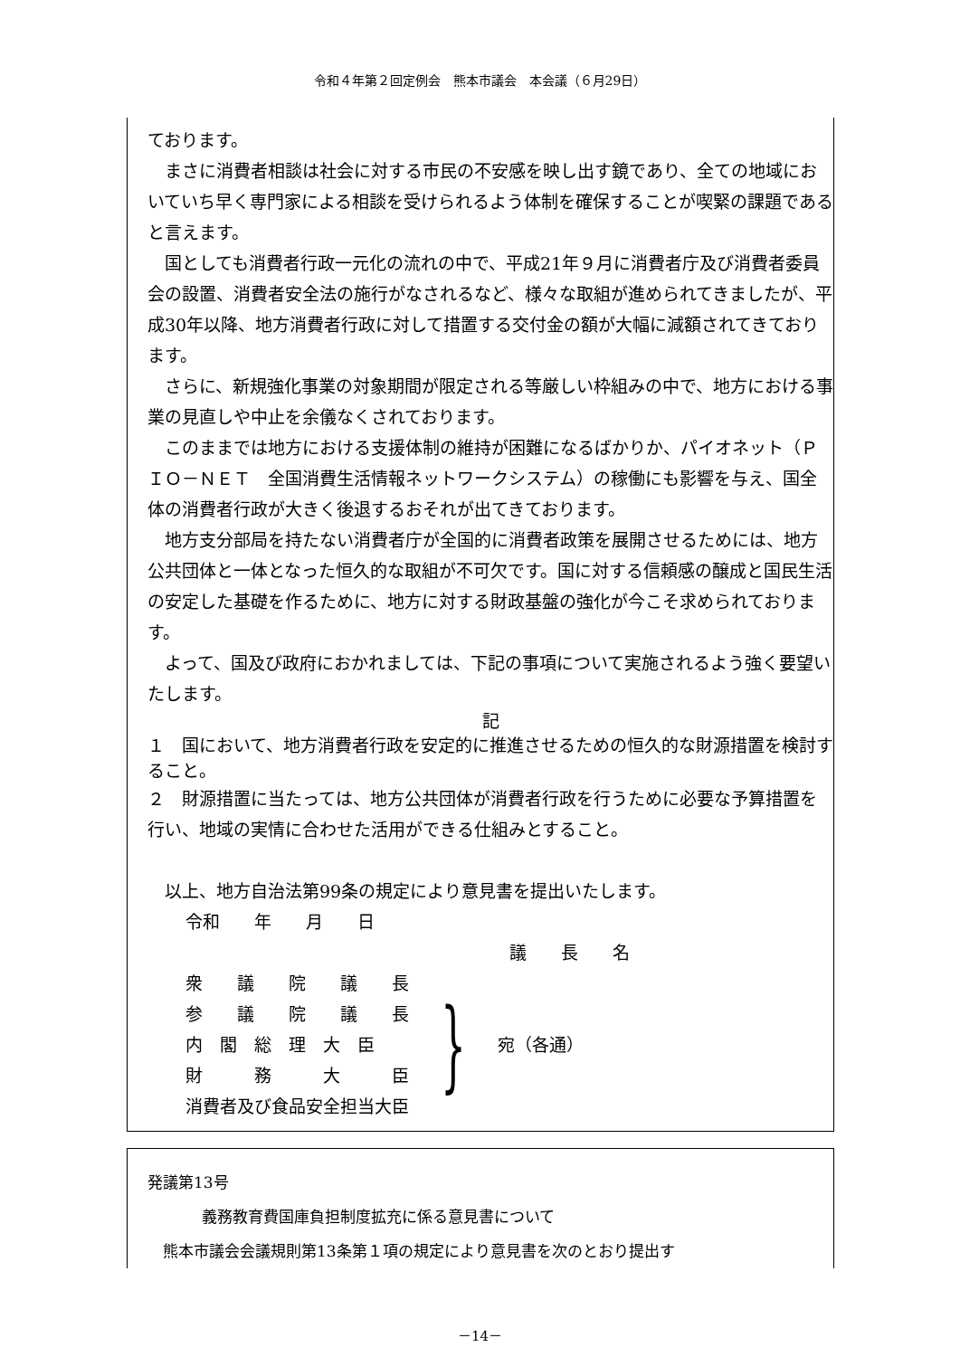令和４年第２回定例会　熊本市議会　本会議（６月29日）
ております。
まさに消費者相談は社会に対する市民の不安感を映し出す鏡であり、全ての地域においていち早く専門家による相談を受けられるよう体制を確保することが喫緊の課題であると言えます。
国としても消費者行政一元化の流れの中で、平成21年９月に消費者庁及び消費者委員会の設置、消費者安全法の施行がなされるなど、様々な取組が進められてきましたが、平成30年以降、地方消費者行政に対して措置する交付金の額が大幅に減額されてきております。
さらに、新規強化事業の対象期間が限定される等厳しい枠組みの中で、地方における事業の見直しや中止を余儀なくされております。
このままでは地方における支援体制の維持が困難になるばかりか、パイオネット（ＰＩＯ－ＮＥＴ　全国消費生活情報ネットワークシステム）の稼働にも影響を与え、国全体の消費者行政が大きく後退するおそれが出てきております。
地方支分部局を持たない消費者庁が全国的に消費者政策を展開させるためには、地方公共団体と一体となった恒久的な取組が不可欠です。国に対する信頼感の醸成と国民生活の安定した基礎を作るために、地方に対する財政基盤の強化が今こそ求められております。
よって、国及び政府におかれましては、下記の事項について実施されるよう強く要望いたします。
記
１　国において、地方消費者行政を安定的に推進させるための恒久的な財源措置を検討すること。
２　財源措置に当たっては、地方公共団体が消費者行政を行うために必要な予算措置を行い、地域の実情に合わせた活用ができる仕組みとすること。
以上、地方自治法第99条の規定により意見書を提出いたします。
令和　　年　　月　　日
議　　長　　名
衆　　議　　院　　議　　長
参　　議　　院　　議　　長
内　閣　総　理　大　臣
財　　　務　　　大　　　臣
消費者及び食品安全担当大臣
}
宛（各通）
発議第13号
義務教育費国庫負担制度拡充に係る意見書について
熊本市議会会議規則第13条第１項の規定により意見書を次のとおり提出す
－14－